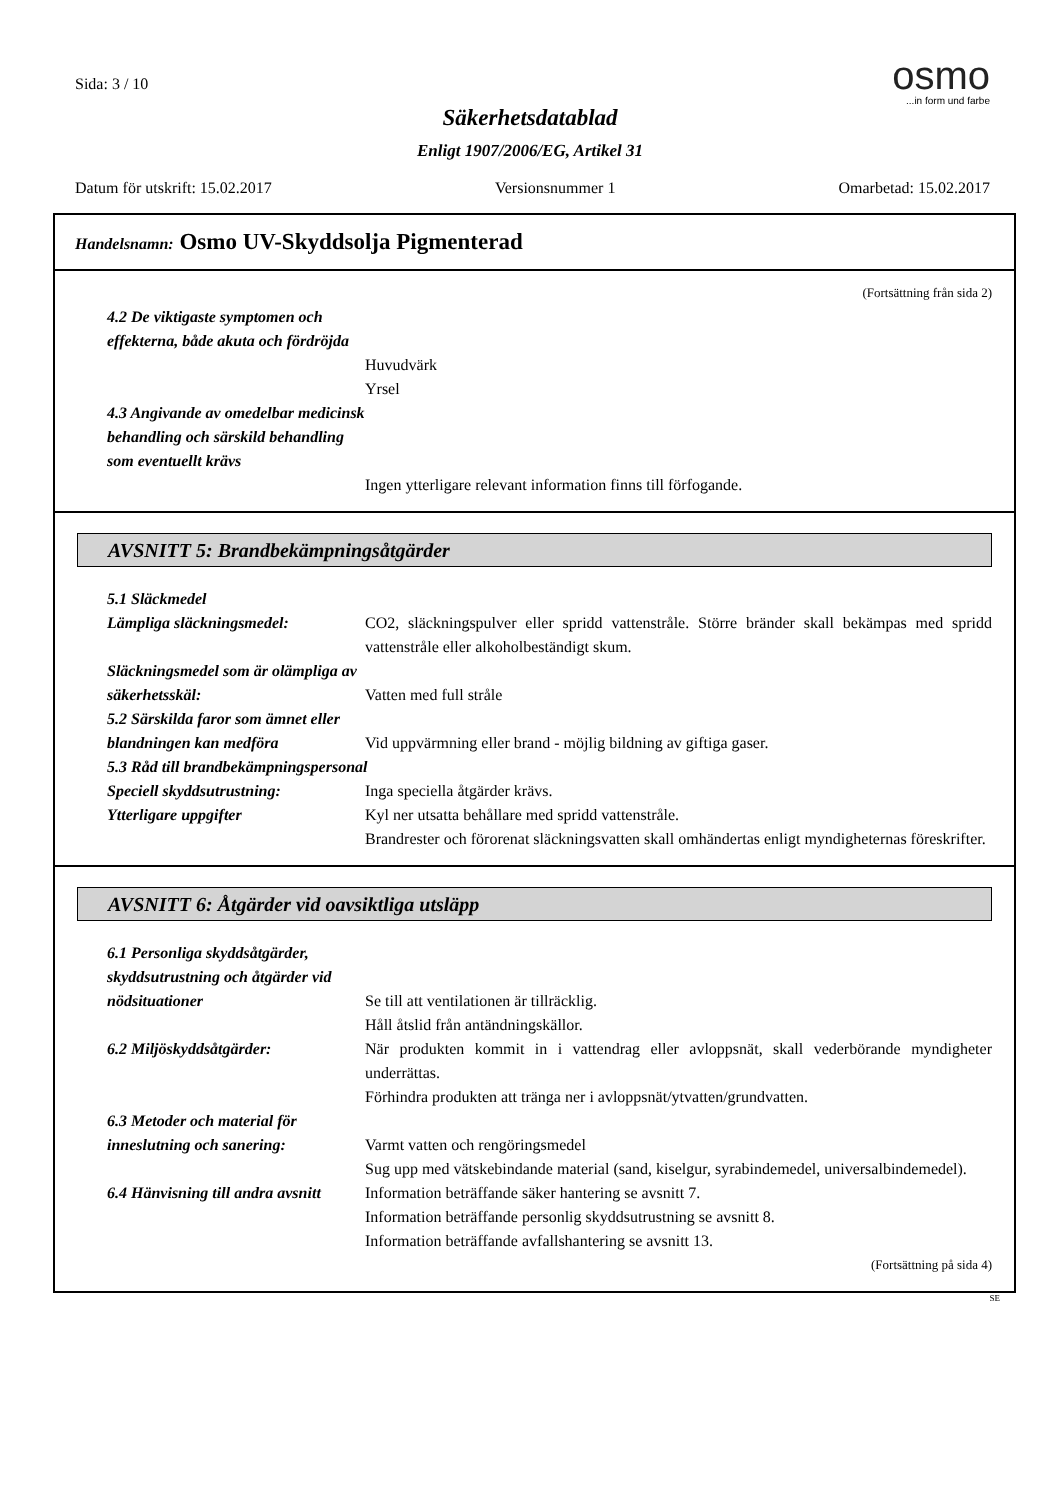Sida: 3 / 10
osmo
...in form und farbe
Säkerhetsdatablad
Enligt 1907/2006/EG, Artikel 31
Datum för utskrift: 15.02.2017 Versionsnummer 1 Omarbetad: 15.02.2017
Handelsnamn: Osmo UV-Skyddsolja Pigmenterad
(Fortsättning från sida 2)
4.2 De viktigaste symptomen och effekterna, både akuta och fördröjda
Huvudvärk
Yrsel
4.3 Angivande av omedelbar medicinsk behandling och särskild behandling som eventuellt krävs
Ingen ytterligare relevant information finns till förfogande.
AVSNITT 5: Brandbekämpningsåtgärder
5.1 Släckmedel
Lämpliga släckningsmedel: CO2, släckningspulver eller spridd vattenstråle. Större bränder skall bekämpas med spridd vattenstråle eller alkoholbeständigt skum.
Släckningsmedel som är olämpliga av säkerhetsskäl:
Vatten med full stråle
5.2 Särskilda faror som ämnet eller blandningen kan medföra
Vid uppvärmning eller brand - möjlig bildning av giftiga gaser.
5.3 Råd till brandbekämpningspersonal
Speciell skyddsutrustning: Inga speciella åtgärder krävs.
Ytterligare uppgifter Kyl ner utsatta behållare med spridd vattenstråle.
Brandrester och förorenat släckningsvatten skall omhändertas enligt myndigheternas föreskrifter.
AVSNITT 6: Åtgärder vid oavsiktliga utsläpp
6.1 Personliga skyddsåtgärder, skyddsutrustning och åtgärder vid nödsituationer
Se till att ventilationen är tillräcklig.
Håll åtslid från antändningskällor.
6.2 Miljöskyddsåtgärder: När produkten kommit in i vattendrag eller avloppsnät, skall vederbörande myndigheter underrättas.
Förhindra produkten att tränga ner i avloppsnät/ytvatten/grundvatten.
6.3 Metoder och material för inneslutning och sanering:
Varmt vatten och rengöringsmedel
Sug upp med vätskebindande material (sand, kiselgur, syrabindemedel, universalbindemedel).
6.4 Hänvisning till andra avsnitt
Information beträffande säker hantering se avsnitt 7.
Information beträffande personlig skyddsutrustning se avsnitt 8.
Information beträffande avfallshantering se avsnitt 13.
(Fortsättning på sida 4)
SE